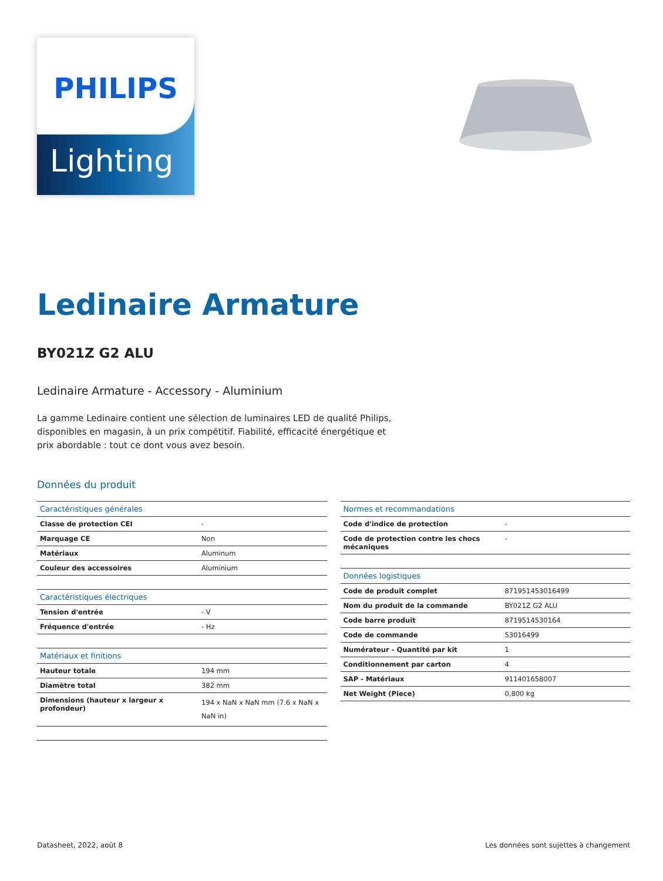PHILIPS
Lighting
Ledinaire Armature
BY021Z G2 ALU
Ledinaire Armature - Accessory - Aluminium
La gamme Ledinaire contient une sélection de luminaires LED de qualité Philips, disponibles en magasin, à un prix compétitif. Fiabilité, efficacité énergétique et prix abordable : tout ce dont vous avez besoin.
Données du produit
| Caractéristiques générales | |
| Classe de protection CEI | - |
| Marquage CE | Non |
| Matériaux | Aluminum |
| Couleur des accessoires | Aluminium |
| Caractéristiques électriques | |
| Tension d'entrée | - V |
| Fréquence d'entrée | - Hz |
| Matériaux et finitions | |
| Hauteur totale | 194 mm |
| Diamètre total | 382 mm |
| Dimensions (hauteur x largeur x profondeur) | 194 x NaN x NaN mm (7.6 x NaN x NaN in) |
| Normes et recommandations | |
| Code d'indice de protection | - |
| Code de protection contre les chocs mécaniques | - |
| Données logistiques | |
| Code de produit complet | 871951453016499 |
| Nom du produit de la commande | BY021Z G2 ALU |
| Code barre produit | 8719514530164 |
| Code de commande | 53016499 |
| Numérateur - Quantité par kit | 1 |
| Conditionnement par carton | 4 |
| SAP - Matériaux | 911401658007 |
| Net Weight (Piece) | 0,800 kg |
Datasheet, 2022, août 8 Les données sont sujettes à changement